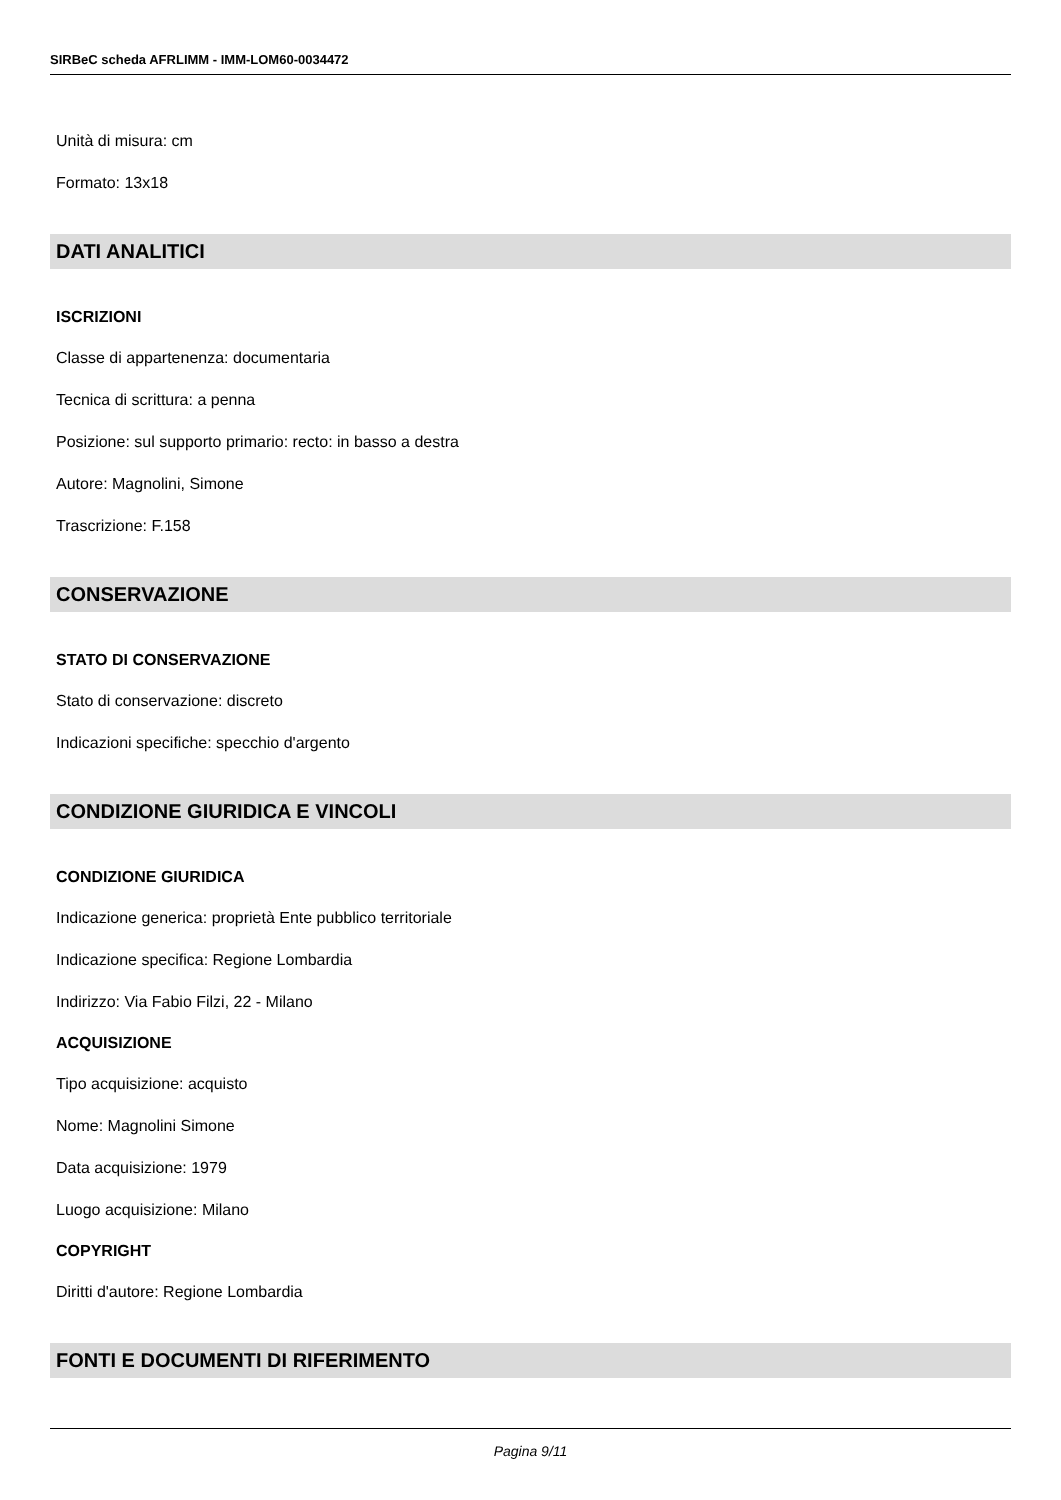SIRBeC scheda AFRLIMM - IMM-LOM60-0034472
Unità di misura: cm
Formato: 13x18
DATI ANALITICI
ISCRIZIONI
Classe di appartenenza: documentaria
Tecnica di scrittura: a penna
Posizione: sul supporto primario: recto: in basso a destra
Autore: Magnolini, Simone
Trascrizione: F.158
CONSERVAZIONE
STATO DI CONSERVAZIONE
Stato di conservazione: discreto
Indicazioni specifiche: specchio d'argento
CONDIZIONE GIURIDICA E VINCOLI
CONDIZIONE GIURIDICA
Indicazione generica: proprietà Ente pubblico territoriale
Indicazione specifica: Regione Lombardia
Indirizzo: Via Fabio Filzi, 22 - Milano
ACQUISIZIONE
Tipo acquisizione: acquisto
Nome: Magnolini Simone
Data acquisizione: 1979
Luogo acquisizione: Milano
COPYRIGHT
Diritti d'autore: Regione Lombardia
FONTI E DOCUMENTI DI RIFERIMENTO
Pagina 9/11